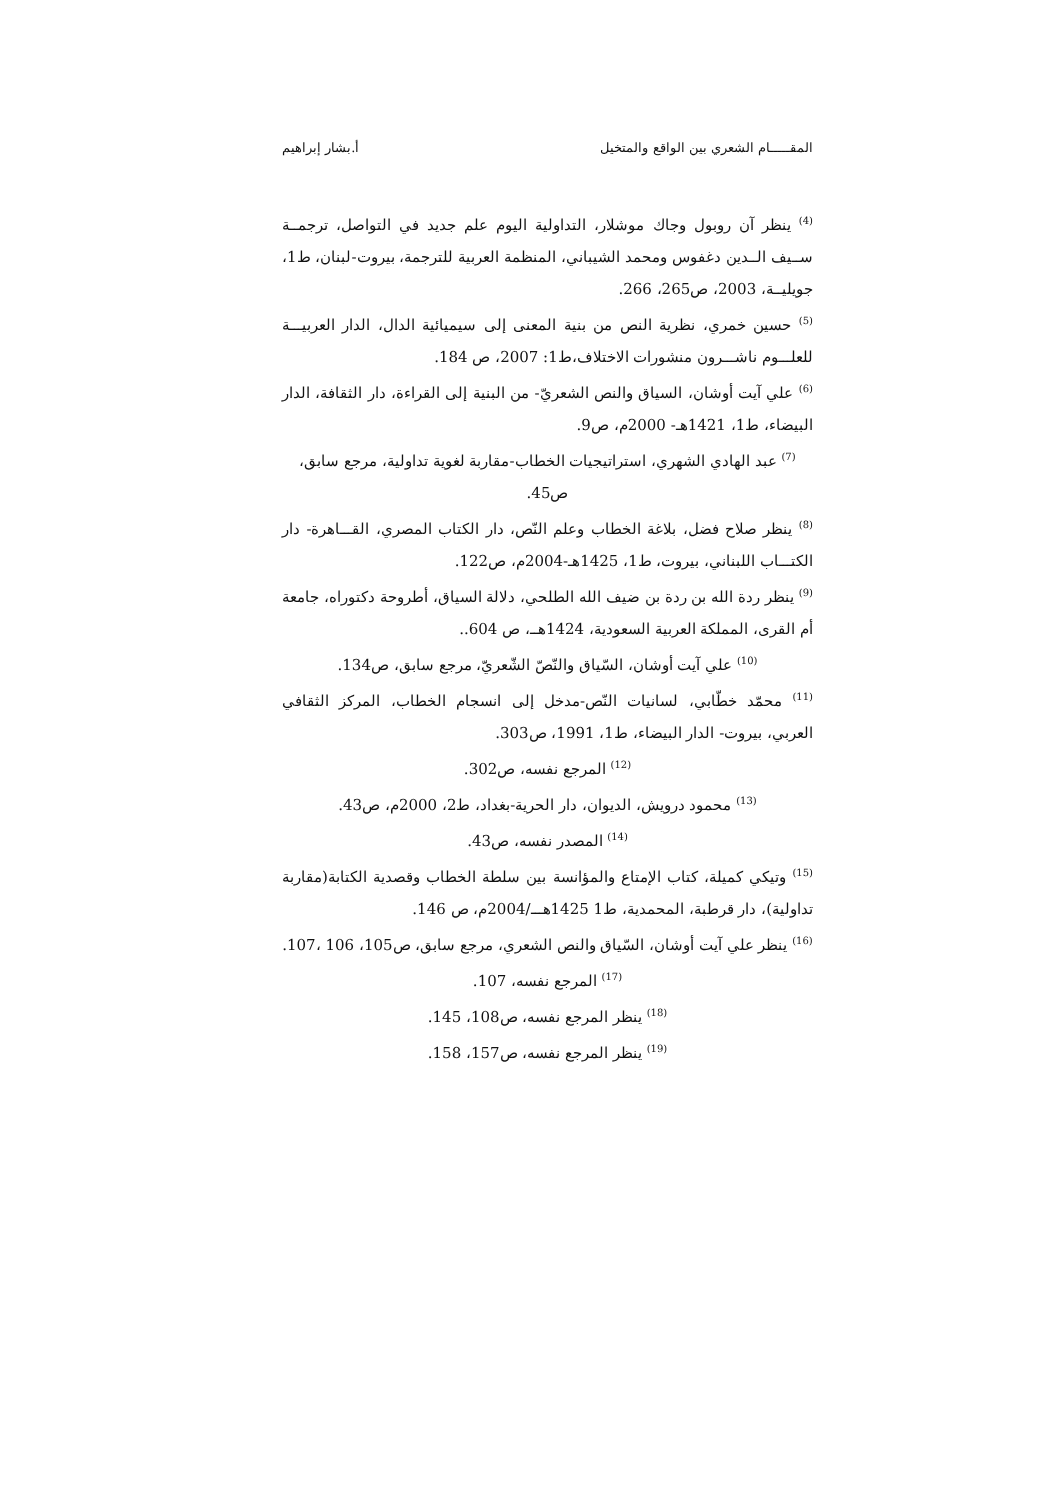المقـــــام الشعري بين الواقع والمتخيل أ.بشار إبراهيم
<sup>(4)</sup> ينظر آن روبول وجاك موشلار، التداولية اليوم علم جديد في التواصل، ترجمــة ســيف الــدين دغفوس ومحمد الشيباني، المنظمة العربية للترجمة، بيروت-لبنان، ط1، جويليــة، 2003، ص265، 266.
<sup>(5)</sup> حسين خمري، نظرية النص من بنية المعنى إلى سيميائية الدال، الدار العربيـــة للعلـــوم ناشـــرون منشورات الاختلاف،ط1: 2007، ص 184.
<sup>(6)</sup> علي آيت أوشان، السياق والنص الشعريّ- من البنية إلى القراءة، دار الثقافة، الدار البيضاء، ط1، 1421هـ- 2000م، ص9.
<sup>(7)</sup> عبد الهادي الشهري، استراتيجيات الخطاب-مقاربة لغوية تداولية، مرجع سابق، ص45.
<sup>(8)</sup> ينظر صلاح فضل، بلاغة الخطاب وعلم النّص، دار الكتاب المصري، القـــاهرة- دار الكتـــاب اللبناني، بيروت، ط1، 1425هـ-2004م، ص122.
<sup>(9)</sup> ينظر ردة الله بن ردة بن ضيف الله الطلحي، دلالة السياق، أطروحة دكتوراه، جامعة أم القرى، المملكة العربية السعودية، 1424هــ، ص 604..
<sup>(10)</sup> علي آيت أوشان، السّياق والنّصّ الشّعريّ، مرجع سابق، ص134.
<sup>(11)</sup> محمّد خطّابي، لسانيات النّص-مدخل إلى انسجام الخطاب، المركز الثقافي العربي، بيروت- الدار البيضاء، ط1، 1991، ص303.
<sup>(12)</sup> المرجع نفسه، ص302.
<sup>(13)</sup> محمود درويش، الديوان، دار الحرية-بغداد، ط2، 2000م، ص43.
<sup>(14)</sup> المصدر نفسه، ص43.
<sup>(15)</sup> وتيكي كميلة، كتاب الإمتاع والمؤانسة بين سلطة الخطاب وقصدية الكتابة(مقاربة تداولية)، دار قرطبة، المحمدية، ط1 1425هـــ/2004م، ص 146.
<sup>(16)</sup> ينظر علي آيت أوشان، السّياق والنص الشعري، مرجع سابق، ص105، 106 ،107.
<sup>(17)</sup> المرجع نفسه، 107.
<sup>(18)</sup> ينظر المرجع نفسه، ص108، 145.
<sup>(19)</sup> ينظر المرجع نفسه، ص157، 158.